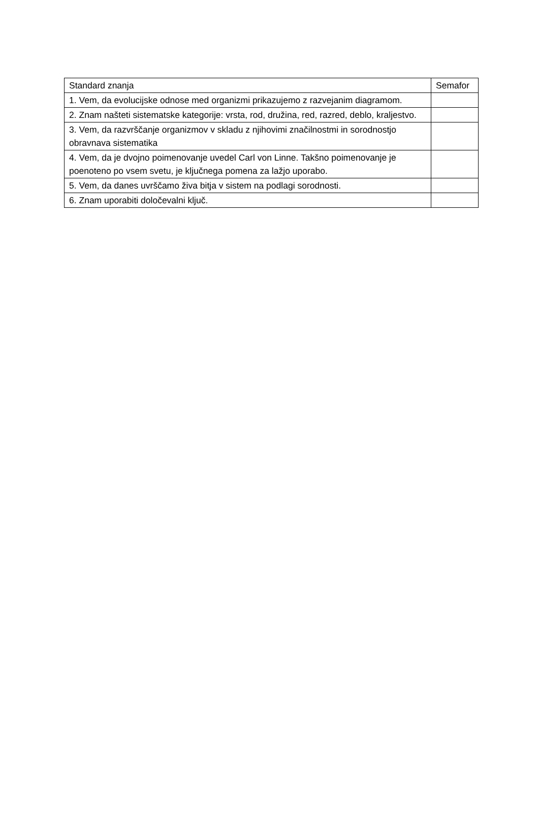| Standard znanja | Semafor |
| --- | --- |
| 1. Vem, da evolucijske odnose med organizmi prikazujemo z razvejanim diagramom. | |
| 2. Znam našteti sistematske kategorije: vrsta, rod, družina, red, razred, deblo, kraljestvo. | |
| 3. Vem, da razvrščanje organizmov v skladu z njihovimi značilnostmi in sorodnostjo obravnava sistematika | |
| 4. Vem, da je dvojno poimenovanje uvedel Carl von Linne. Takšno poimenovanje je poenoteno po vsem svetu, je ključnega pomena za lažjo uporabo. | |
| 5. Vem, da danes uvrščamo živa bitja v sistem na podlagi sorodnosti. | |
| 6. Znam uporabiti določevalni ključ. | |